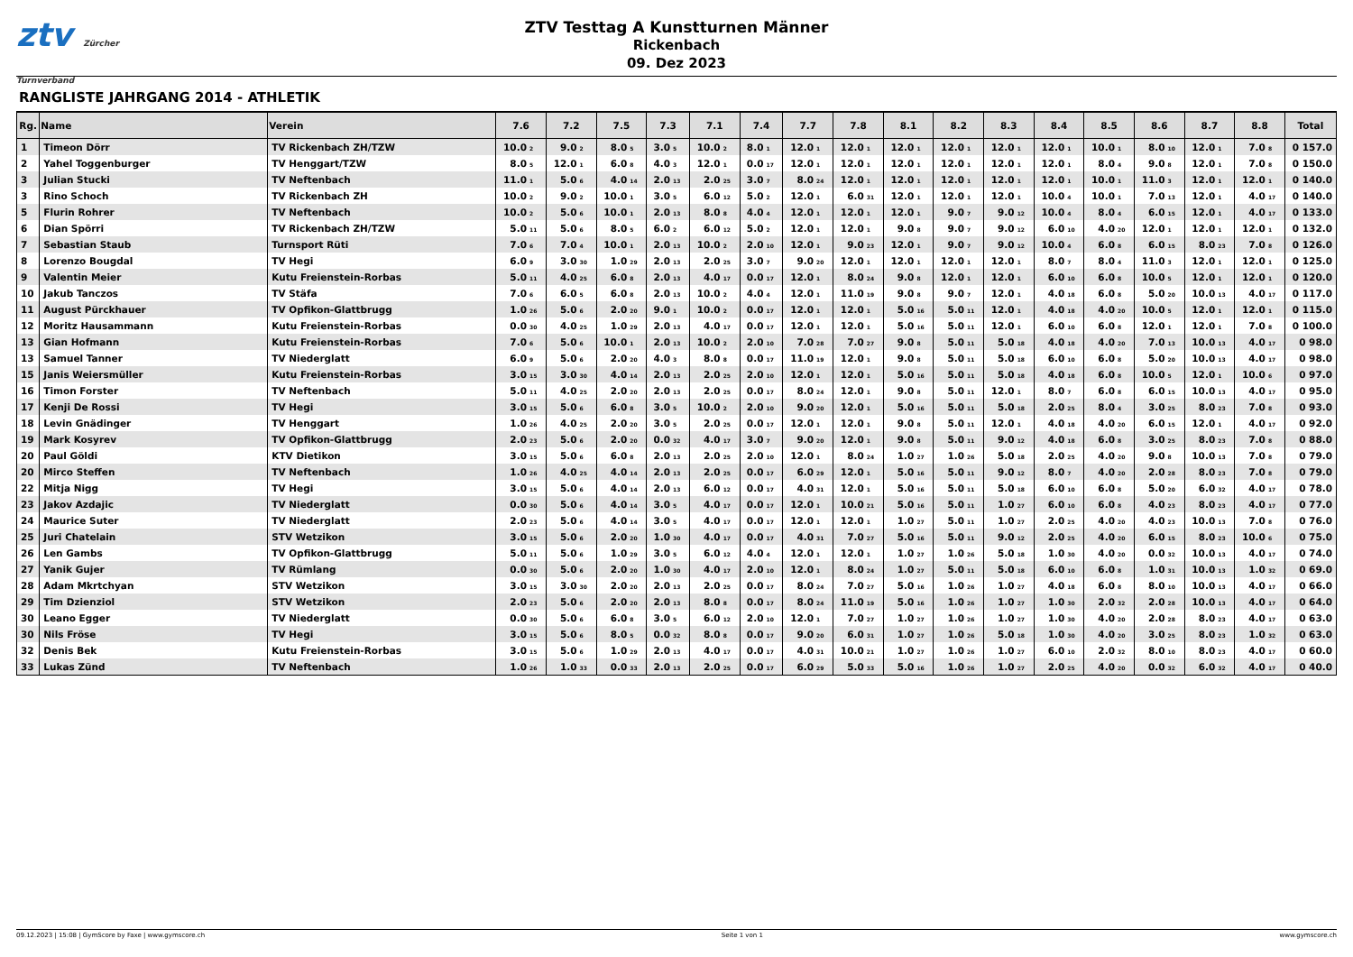ztv Zürcher Turnverband
ZTV Testtag A Kunstturnen Männer
Rickenbach
09. Dez 2023
RANGLISTE JAHRGANG 2014 - ATHLETIK
| Rg. | Name | Verein | 7.6 | 7.2 | 7.5 | 7.3 | 7.1 | 7.4 | 7.7 | 7.8 | 8.1 | 8.2 | 8.3 | 8.4 | 8.5 | 8.6 | 8.7 | 8.8 | Total |
| --- | --- | --- | --- | --- | --- | --- | --- | --- | --- | --- | --- | --- | --- | --- | --- | --- | --- | --- | --- |
| 1 | Timeon Dörr | TV Rickenbach ZH/TZW | 10.0<sub>2</sub> | 9.0<sub>2</sub> | 8.0<sub>5</sub> | 3.0<sub>5</sub> | 10.0<sub>2</sub> | 8.0<sub>1</sub> | 12.0<sub>1</sub> | 12.0<sub>1</sub> | 12.0<sub>1</sub> | 12.0<sub>1</sub> | 12.0<sub>1</sub> | 12.0<sub>1</sub> | 10.0<sub>1</sub> | 8.0<sub>10</sub> | 12.0<sub>1</sub> | 7.0<sub>8</sub> | 0 157.0 |
| 2 | Yahel Toggenburger | TV Henggart/TZW | 8.0<sub>5</sub> | 12.0<sub>1</sub> | 6.0<sub>8</sub> | 4.0<sub>3</sub> | 12.0<sub>1</sub> | 0.0<sub>17</sub> | 12.0<sub>1</sub> | 12.0<sub>1</sub> | 12.0<sub>1</sub> | 12.0<sub>1</sub> | 12.0<sub>1</sub> | 12.0<sub>1</sub> | 8.0<sub>4</sub> | 9.0<sub>8</sub> | 12.0<sub>1</sub> | 7.0<sub>8</sub> | 0 150.0 |
| 3 | Julian Stucki | TV Neftenbach | 11.0<sub>1</sub> | 5.0<sub>6</sub> | 4.0<sub>14</sub> | 2.0<sub>13</sub> | 2.0<sub>25</sub> | 3.0<sub>7</sub> | 8.0<sub>24</sub> | 12.0<sub>1</sub> | 12.0<sub>1</sub> | 12.0<sub>1</sub> | 12.0<sub>1</sub> | 12.0<sub>1</sub> | 10.0<sub>1</sub> | 11.0<sub>3</sub> | 12.0<sub>1</sub> | 12.0<sub>1</sub> | 0 140.0 |
| 3 | Rino Schoch | TV Rickenbach ZH | 10.0<sub>2</sub> | 9.0<sub>2</sub> | 10.0<sub>1</sub> | 3.0<sub>5</sub> | 6.0<sub>12</sub> | 5.0<sub>2</sub> | 12.0<sub>1</sub> | 6.0<sub>31</sub> | 12.0<sub>1</sub> | 12.0<sub>1</sub> | 12.0<sub>1</sub> | 10.0<sub>4</sub> | 10.0<sub>1</sub> | 7.0<sub>13</sub> | 12.0<sub>1</sub> | 4.0<sub>17</sub> | 0 140.0 |
| 5 | Flurin Rohrer | TV Neftenbach | 10.0<sub>2</sub> | 5.0<sub>6</sub> | 10.0<sub>1</sub> | 2.0<sub>13</sub> | 8.0<sub>8</sub> | 4.0<sub>4</sub> | 12.0<sub>1</sub> | 12.0<sub>1</sub> | 12.0<sub>1</sub> | 9.0<sub>7</sub> | 9.0<sub>12</sub> | 10.0<sub>4</sub> | 8.0<sub>4</sub> | 6.0<sub>15</sub> | 12.0<sub>1</sub> | 4.0<sub>17</sub> | 0 133.0 |
| 6 | Dian Spörri | TV Rickenbach ZH/TZW | 5.0<sub>11</sub> | 5.0<sub>6</sub> | 8.0<sub>5</sub> | 6.0<sub>2</sub> | 6.0<sub>12</sub> | 5.0<sub>2</sub> | 12.0<sub>1</sub> | 12.0<sub>1</sub> | 9.0<sub>8</sub> | 9.0<sub>7</sub> | 9.0<sub>12</sub> | 6.0<sub>10</sub> | 4.0<sub>20</sub> | 12.0<sub>1</sub> | 12.0<sub>1</sub> | 12.0<sub>1</sub> | 0 132.0 |
| 7 | Sebastian Staub | Turnsport Rüti | 7.0<sub>6</sub> | 7.0<sub>4</sub> | 10.0<sub>1</sub> | 2.0<sub>13</sub> | 10.0<sub>2</sub> | 2.0<sub>10</sub> | 12.0<sub>1</sub> | 9.0<sub>23</sub> | 12.0<sub>1</sub> | 9.0<sub>7</sub> | 9.0<sub>12</sub> | 10.0<sub>4</sub> | 6.0<sub>8</sub> | 6.0<sub>15</sub> | 8.0<sub>23</sub> | 7.0<sub>8</sub> | 0 126.0 |
| 8 | Lorenzo Bougdal | TV Hegi | 6.0<sub>9</sub> | 3.0<sub>30</sub> | 1.0<sub>29</sub> | 2.0<sub>13</sub> | 2.0<sub>25</sub> | 3.0<sub>7</sub> | 9.0<sub>20</sub> | 12.0<sub>1</sub> | 12.0<sub>1</sub> | 12.0<sub>1</sub> | 12.0<sub>1</sub> | 8.0<sub>7</sub> | 8.0<sub>4</sub> | 11.0<sub>3</sub> | 12.0<sub>1</sub> | 12.0<sub>1</sub> | 0 125.0 |
| 9 | Valentin Meier | Kutu Freienstein-Rorbas | 5.0<sub>11</sub> | 4.0<sub>25</sub> | 6.0<sub>8</sub> | 2.0<sub>13</sub> | 4.0<sub>17</sub> | 0.0<sub>17</sub> | 12.0<sub>1</sub> | 8.0<sub>24</sub> | 9.0<sub>8</sub> | 12.0<sub>1</sub> | 12.0<sub>1</sub> | 6.0<sub>10</sub> | 6.0<sub>8</sub> | 10.0<sub>5</sub> | 12.0<sub>1</sub> | 12.0<sub>1</sub> | 0 120.0 |
| 10 | Jakub Tanczos | TV Stäfa | 7.0<sub>6</sub> | 6.0<sub>5</sub> | 6.0<sub>8</sub> | 2.0<sub>13</sub> | 10.0<sub>2</sub> | 4.0<sub>4</sub> | 12.0<sub>1</sub> | 11.0<sub>19</sub> | 9.0<sub>8</sub> | 9.0<sub>7</sub> | 12.0<sub>1</sub> | 4.0<sub>18</sub> | 6.0<sub>8</sub> | 5.0<sub>20</sub> | 10.0<sub>13</sub> | 4.0<sub>17</sub> | 0 117.0 |
| 11 | August Pürckhauer | TV Opfikon-Glattbrugg | 1.0<sub>26</sub> | 5.0<sub>6</sub> | 2.0<sub>20</sub> | 9.0<sub>1</sub> | 10.0<sub>2</sub> | 0.0<sub>17</sub> | 12.0<sub>1</sub> | 12.0<sub>1</sub> | 5.0<sub>16</sub> | 5.0<sub>11</sub> | 12.0<sub>1</sub> | 4.0<sub>18</sub> | 4.0<sub>20</sub> | 10.0<sub>5</sub> | 12.0<sub>1</sub> | 12.0<sub>1</sub> | 0 115.0 |
| 12 | Moritz Hausammann | Kutu Freienstein-Rorbas | 0.0<sub>30</sub> | 4.0<sub>25</sub> | 1.0<sub>29</sub> | 2.0<sub>13</sub> | 4.0<sub>17</sub> | 0.0<sub>17</sub> | 12.0<sub>1</sub> | 12.0<sub>1</sub> | 5.0<sub>16</sub> | 5.0<sub>11</sub> | 12.0<sub>1</sub> | 6.0<sub>10</sub> | 6.0<sub>8</sub> | 12.0<sub>1</sub> | 12.0<sub>1</sub> | 7.0<sub>8</sub> | 0 100.0 |
| 13 | Gian Hofmann | Kutu Freienstein-Rorbas | 7.0<sub>6</sub> | 5.0<sub>6</sub> | 10.0<sub>1</sub> | 2.0<sub>13</sub> | 10.0<sub>2</sub> | 2.0<sub>10</sub> | 7.0<sub>28</sub> | 7.0<sub>27</sub> | 9.0<sub>8</sub> | 5.0<sub>11</sub> | 5.0<sub>18</sub> | 4.0<sub>18</sub> | 4.0<sub>20</sub> | 7.0<sub>13</sub> | 10.0<sub>13</sub> | 4.0<sub>17</sub> | 0 98.0 |
| 13 | Samuel Tanner | TV Niederglatt | 6.0<sub>9</sub> | 5.0<sub>6</sub> | 2.0<sub>20</sub> | 4.0<sub>3</sub> | 8.0<sub>8</sub> | 0.0<sub>17</sub> | 11.0<sub>19</sub> | 12.0<sub>1</sub> | 9.0<sub>8</sub> | 5.0<sub>11</sub> | 5.0<sub>18</sub> | 6.0<sub>10</sub> | 6.0<sub>8</sub> | 5.0<sub>20</sub> | 10.0<sub>13</sub> | 4.0<sub>17</sub> | 0 98.0 |
| 15 | Janis Weiersmüller | Kutu Freienstein-Rorbas | 3.0<sub>15</sub> | 3.0<sub>30</sub> | 4.0<sub>14</sub> | 2.0<sub>13</sub> | 2.0<sub>25</sub> | 2.0<sub>10</sub> | 12.0<sub>1</sub> | 12.0<sub>1</sub> | 5.0<sub>16</sub> | 5.0<sub>11</sub> | 5.0<sub>18</sub> | 4.0<sub>18</sub> | 6.0<sub>8</sub> | 10.0<sub>5</sub> | 12.0<sub>1</sub> | 10.0<sub>6</sub> | 0 97.0 |
| 16 | Timon Forster | TV Neftenbach | 5.0<sub>11</sub> | 4.0<sub>25</sub> | 2.0<sub>20</sub> | 2.0<sub>13</sub> | 2.0<sub>25</sub> | 0.0<sub>17</sub> | 8.0<sub>24</sub> | 12.0<sub>1</sub> | 9.0<sub>8</sub> | 5.0<sub>11</sub> | 12.0<sub>1</sub> | 8.0<sub>7</sub> | 6.0<sub>8</sub> | 6.0<sub>15</sub> | 10.0<sub>13</sub> | 4.0<sub>17</sub> | 0 95.0 |
| 17 | Kenji De Rossi | TV Hegi | 3.0<sub>15</sub> | 5.0<sub>6</sub> | 6.0<sub>8</sub> | 3.0<sub>5</sub> | 10.0<sub>2</sub> | 2.0<sub>10</sub> | 9.0<sub>20</sub> | 12.0<sub>1</sub> | 5.0<sub>16</sub> | 5.0<sub>11</sub> | 5.0<sub>18</sub> | 2.0<sub>25</sub> | 8.0<sub>4</sub> | 3.0<sub>25</sub> | 8.0<sub>23</sub> | 7.0<sub>8</sub> | 0 93.0 |
| 18 | Levin Gnädinger | TV Henggart | 1.0<sub>26</sub> | 4.0<sub>25</sub> | 2.0<sub>20</sub> | 3.0<sub>5</sub> | 2.0<sub>25</sub> | 0.0<sub>17</sub> | 12.0<sub>1</sub> | 12.0<sub>1</sub> | 9.0<sub>8</sub> | 5.0<sub>11</sub> | 12.0<sub>1</sub> | 4.0<sub>18</sub> | 4.0<sub>20</sub> | 6.0<sub>15</sub> | 12.0<sub>1</sub> | 4.0<sub>17</sub> | 0 92.0 |
| 19 | Mark Kosyrev | TV Opfikon-Glattbrugg | 2.0<sub>23</sub> | 5.0<sub>6</sub> | 2.0<sub>20</sub> | 0.0<sub>32</sub> | 4.0<sub>17</sub> | 3.0<sub>7</sub> | 9.0<sub>20</sub> | 12.0<sub>1</sub> | 9.0<sub>8</sub> | 5.0<sub>11</sub> | 9.0<sub>12</sub> | 4.0<sub>18</sub> | 6.0<sub>8</sub> | 3.0<sub>25</sub> | 8.0<sub>23</sub> | 7.0<sub>8</sub> | 0 88.0 |
| 20 | Paul Göldi | KTV Dietikon | 3.0<sub>15</sub> | 5.0<sub>6</sub> | 6.0<sub>8</sub> | 2.0<sub>13</sub> | 2.0<sub>25</sub> | 2.0<sub>10</sub> | 12.0<sub>1</sub> | 8.0<sub>24</sub> | 1.0<sub>27</sub> | 1.0<sub>26</sub> | 5.0<sub>18</sub> | 2.0<sub>25</sub> | 4.0<sub>20</sub> | 9.0<sub>8</sub> | 10.0<sub>13</sub> | 7.0<sub>8</sub> | 0 79.0 |
| 20 | Mirco Steffen | TV Neftenbach | 1.0<sub>26</sub> | 4.0<sub>25</sub> | 4.0<sub>14</sub> | 2.0<sub>13</sub> | 2.0<sub>25</sub> | 0.0<sub>17</sub> | 6.0<sub>29</sub> | 12.0<sub>1</sub> | 5.0<sub>16</sub> | 5.0<sub>11</sub> | 9.0<sub>12</sub> | 8.0<sub>7</sub> | 4.0<sub>20</sub> | 2.0<sub>28</sub> | 8.0<sub>23</sub> | 7.0<sub>8</sub> | 0 79.0 |
| 22 | Mitja Nigg | TV Hegi | 3.0<sub>15</sub> | 5.0<sub>6</sub> | 4.0<sub>14</sub> | 2.0<sub>13</sub> | 6.0<sub>12</sub> | 0.0<sub>17</sub> | 4.0<sub>31</sub> | 12.0<sub>1</sub> | 5.0<sub>16</sub> | 5.0<sub>11</sub> | 5.0<sub>18</sub> | 6.0<sub>10</sub> | 6.0<sub>8</sub> | 5.0<sub>20</sub> | 6.0<sub>32</sub> | 4.0<sub>17</sub> | 0 78.0 |
| 23 | Jakov Azdajic | TV Niederglatt | 0.0<sub>30</sub> | 5.0<sub>6</sub> | 4.0<sub>14</sub> | 3.0<sub>5</sub> | 4.0<sub>17</sub> | 0.0<sub>17</sub> | 12.0<sub>1</sub> | 10.0<sub>21</sub> | 5.0<sub>16</sub> | 5.0<sub>11</sub> | 1.0<sub>27</sub> | 6.0<sub>10</sub> | 6.0<sub>8</sub> | 4.0<sub>23</sub> | 8.0<sub>23</sub> | 4.0<sub>17</sub> | 0 77.0 |
| 24 | Maurice Suter | TV Niederglatt | 2.0<sub>23</sub> | 5.0<sub>6</sub> | 4.0<sub>14</sub> | 3.0<sub>5</sub> | 4.0<sub>17</sub> | 0.0<sub>17</sub> | 12.0<sub>1</sub> | 12.0<sub>1</sub> | 1.0<sub>27</sub> | 5.0<sub>11</sub> | 1.0<sub>27</sub> | 2.0<sub>25</sub> | 4.0<sub>20</sub> | 4.0<sub>23</sub> | 10.0<sub>13</sub> | 7.0<sub>8</sub> | 0 76.0 |
| 25 | Juri Chatelain | STV Wetzikon | 3.0<sub>15</sub> | 5.0<sub>6</sub> | 2.0<sub>20</sub> | 1.0<sub>30</sub> | 4.0<sub>17</sub> | 0.0<sub>17</sub> | 4.0<sub>31</sub> | 7.0<sub>27</sub> | 5.0<sub>16</sub> | 5.0<sub>11</sub> | 9.0<sub>12</sub> | 2.0<sub>25</sub> | 4.0<sub>20</sub> | 6.0<sub>15</sub> | 8.0<sub>23</sub> | 10.0<sub>6</sub> | 0 75.0 |
| 26 | Len Gambs | TV Opfikon-Glattbrugg | 5.0<sub>11</sub> | 5.0<sub>6</sub> | 1.0<sub>29</sub> | 3.0<sub>5</sub> | 6.0<sub>12</sub> | 4.0<sub>4</sub> | 12.0<sub>1</sub> | 12.0<sub>1</sub> | 1.0<sub>27</sub> | 1.0<sub>26</sub> | 5.0<sub>18</sub> | 1.0<sub>30</sub> | 4.0<sub>20</sub> | 0.0<sub>32</sub> | 10.0<sub>13</sub> | 4.0<sub>17</sub> | 0 74.0 |
| 27 | Yanik Gujer | TV Rümlang | 0.0<sub>30</sub> | 5.0<sub>6</sub> | 2.0<sub>20</sub> | 1.0<sub>30</sub> | 4.0<sub>17</sub> | 2.0<sub>10</sub> | 12.0<sub>1</sub> | 8.0<sub>24</sub> | 1.0<sub>27</sub> | 5.0<sub>11</sub> | 5.0<sub>18</sub> | 6.0<sub>10</sub> | 6.0<sub>8</sub> | 1.0<sub>31</sub> | 10.0<sub>13</sub> | 1.0<sub>32</sub> | 0 69.0 |
| 28 | Adam Mkrtchyan | STV Wetzikon | 3.0<sub>15</sub> | 3.0<sub>30</sub> | 2.0<sub>20</sub> | 2.0<sub>13</sub> | 2.0<sub>25</sub> | 0.0<sub>17</sub> | 8.0<sub>24</sub> | 7.0<sub>27</sub> | 5.0<sub>16</sub> | 1.0<sub>26</sub> | 1.0<sub>27</sub> | 4.0<sub>18</sub> | 6.0<sub>8</sub> | 8.0<sub>10</sub> | 10.0<sub>13</sub> | 4.0<sub>17</sub> | 0 66.0 |
| 29 | Tim Dzienziol | STV Wetzikon | 2.0<sub>23</sub> | 5.0<sub>6</sub> | 2.0<sub>20</sub> | 2.0<sub>13</sub> | 8.0<sub>8</sub> | 0.0<sub>17</sub> | 8.0<sub>24</sub> | 11.0<sub>19</sub> | 5.0<sub>16</sub> | 1.0<sub>26</sub> | 1.0<sub>27</sub> | 1.0<sub>30</sub> | 2.0<sub>32</sub> | 2.0<sub>28</sub> | 10.0<sub>13</sub> | 4.0<sub>17</sub> | 0 64.0 |
| 30 | Leano Egger | TV Niederglatt | 0.0<sub>30</sub> | 5.0<sub>6</sub> | 6.0<sub>8</sub> | 3.0<sub>5</sub> | 6.0<sub>12</sub> | 2.0<sub>10</sub> | 12.0<sub>1</sub> | 7.0<sub>27</sub> | 1.0<sub>27</sub> | 1.0<sub>26</sub> | 1.0<sub>27</sub> | 1.0<sub>30</sub> | 4.0<sub>20</sub> | 2.0<sub>28</sub> | 8.0<sub>23</sub> | 4.0<sub>17</sub> | 0 63.0 |
| 30 | Nils Fröse | TV Hegi | 3.0<sub>15</sub> | 5.0<sub>6</sub> | 8.0<sub>5</sub> | 0.0<sub>32</sub> | 8.0<sub>8</sub> | 0.0<sub>17</sub> | 9.0<sub>20</sub> | 6.0<sub>31</sub> | 1.0<sub>27</sub> | 1.0<sub>26</sub> | 5.0<sub>18</sub> | 1.0<sub>30</sub> | 4.0<sub>20</sub> | 3.0<sub>25</sub> | 8.0<sub>23</sub> | 1.0<sub>32</sub> | 0 63.0 |
| 32 | Denis Bek | Kutu Freienstein-Rorbas | 3.0<sub>15</sub> | 5.0<sub>6</sub> | 1.0<sub>29</sub> | 2.0<sub>13</sub> | 4.0<sub>17</sub> | 0.0<sub>17</sub> | 4.0<sub>31</sub> | 10.0<sub>21</sub> | 1.0<sub>27</sub> | 1.0<sub>26</sub> | 1.0<sub>27</sub> | 6.0<sub>10</sub> | 2.0<sub>32</sub> | 8.0<sub>10</sub> | 8.0<sub>23</sub> | 4.0<sub>17</sub> | 0 60.0 |
| 33 | Lukas Zünd | TV Neftenbach | 1.0<sub>26</sub> | 1.0<sub>33</sub> | 0.0<sub>33</sub> | 2.0<sub>13</sub> | 2.0<sub>25</sub> | 0.0<sub>17</sub> | 6.0<sub>29</sub> | 5.0<sub>33</sub> | 5.0<sub>16</sub> | 1.0<sub>26</sub> | 1.0<sub>27</sub> | 2.0<sub>25</sub> | 4.0<sub>20</sub> | 0.0<sub>32</sub> | 6.0<sub>32</sub> | 4.0<sub>17</sub> | 0 40.0 |
09.12.2023 | 15:08 | GymScore by Faxe | www.gymscore.ch Seite 1 von 1 www.gymscore.ch